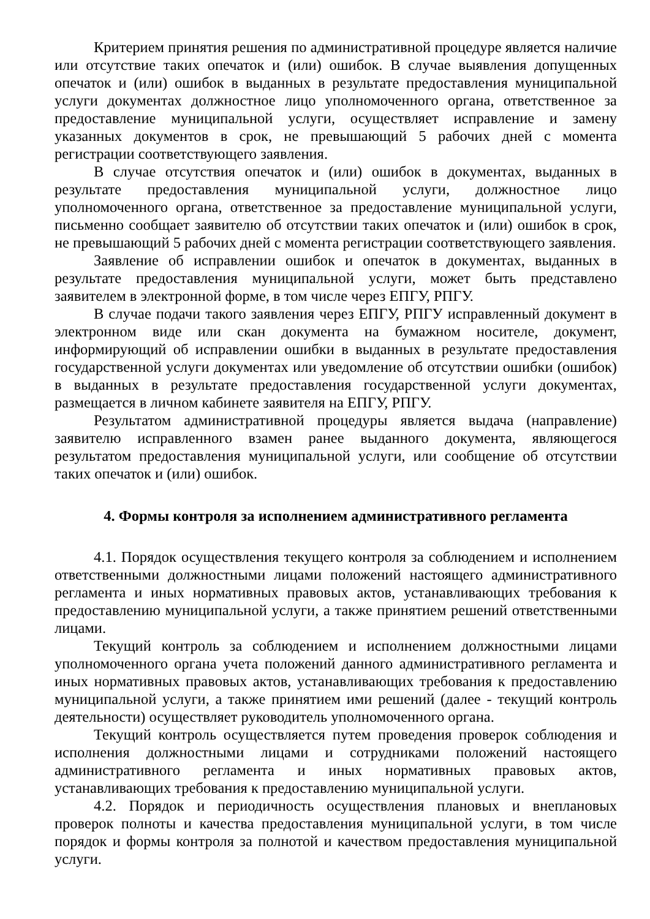Критерием принятия решения по административной процедуре является наличие или отсутствие таких опечаток и (или) ошибок. В случае выявления допущенных опечаток и (или) ошибок в выданных в результате предоставления муниципальной услуги документах должностное лицо уполномоченного органа, ответственное за предоставление муниципальной услуги, осуществляет исправление и замену указанных документов в срок, не превышающий 5 рабочих дней с момента регистрации соответствующего заявления.
В случае отсутствия опечаток и (или) ошибок в документах, выданных в результате предоставления муниципальной услуги, должностное лицо уполномоченного органа, ответственное за предоставление муниципальной услуги, письменно сообщает заявителю об отсутствии таких опечаток и (или) ошибок в срок, не превышающий 5 рабочих дней с момента регистрации соответствующего заявления.
Заявление об исправлении ошибок и опечаток в документах, выданных в результате предоставления муниципальной услуги, может быть представлено заявителем в электронной форме, в том числе через ЕПГУ, РПГУ.
В случае подачи такого заявления через ЕПГУ, РПГУ исправленный документ в электронном виде или скан документа на бумажном носителе, документ, информирующий об исправлении ошибки в выданных в результате предоставления государственной услуги документах или уведомление об отсутствии ошибки (ошибок) в выданных в результате предоставления государственной услуги документах, размещается в личном кабинете заявителя на ЕПГУ, РПГУ.
Результатом административной процедуры является выдача (направление) заявителю исправленного взамен ранее выданного документа, являющегося результатом предоставления муниципальной услуги, или сообщение об отсутствии таких опечаток и (или) ошибок.
4. Формы контроля за исполнением административного регламента
4.1. Порядок осуществления текущего контроля за соблюдением и исполнением ответственными должностными лицами положений настоящего административного регламента и иных нормативных правовых актов, устанавливающих требования к предоставлению муниципальной услуги, а также принятием решений ответственными лицами.
Текущий контроль за соблюдением и исполнением должностными лицами уполномоченного органа учета положений данного административного регламента и иных нормативных правовых актов, устанавливающих требования к предоставлению муниципальной услуги, а также принятием ими решений (далее - текущий контроль деятельности) осуществляет руководитель уполномоченного органа.
Текущий контроль осуществляется путем проведения проверок соблюдения и исполнения должностными лицами и сотрудниками положений настоящего административного регламента и иных нормативных правовых актов, устанавливающих требования к предоставлению муниципальной услуги.
4.2. Порядок и периодичность осуществления плановых и внеплановых проверок полноты и качества предоставления муниципальной услуги, в том числе порядок и формы контроля за полнотой и качеством предоставления муниципальной услуги.